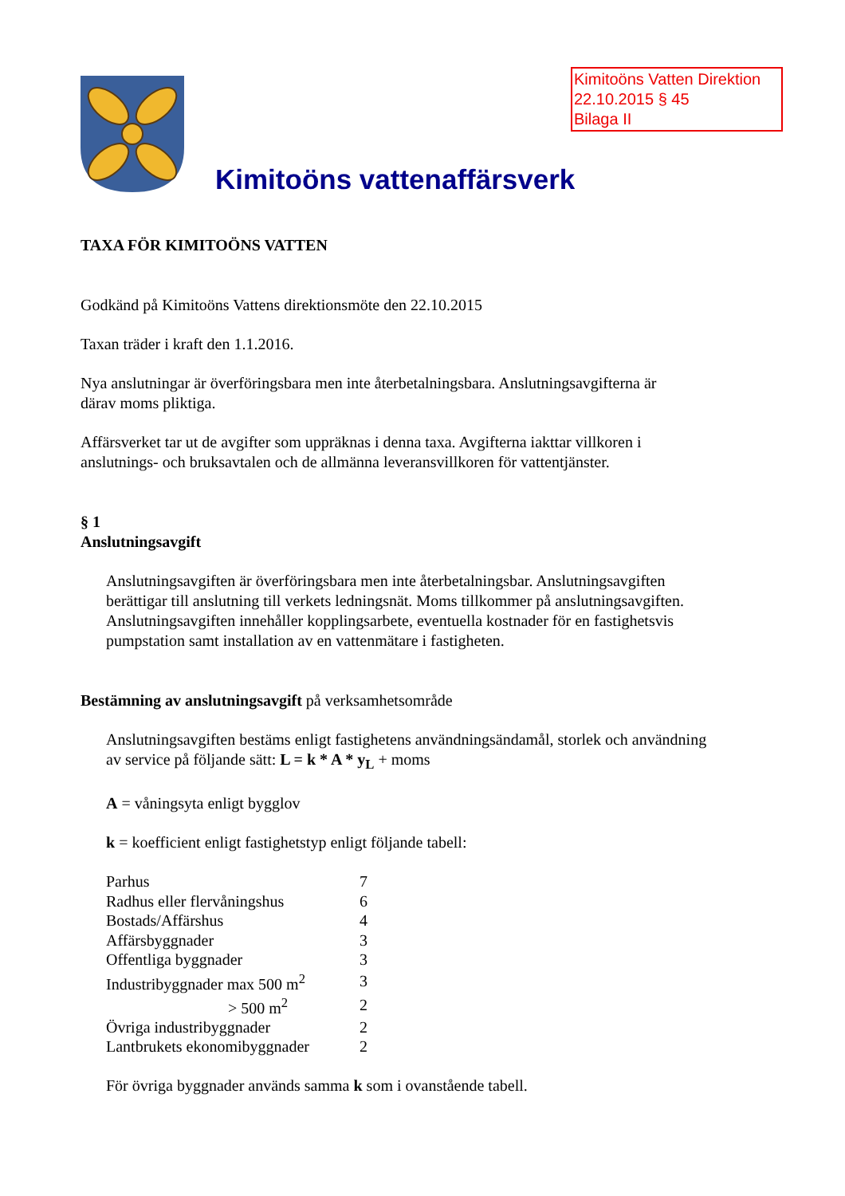Kimitoöns Vatten Direktion
22.10.2015 § 45
Bilaga II
Kimitoöns vattenaffärsverk
TAXA FÖR KIMITOÖNS VATTEN
Godkänd på Kimitoöns Vattens direktionsmöte den 22.10.2015
Taxan träder i kraft den 1.1.2016.
Nya anslutningar är överföringsbara men inte återbetalningsbara. Anslutningsavgifterna är
därav moms pliktiga.
Affärsverket tar ut de avgifter som uppräknas i denna taxa. Avgifterna iakttar villkoren i
anslutnings- och bruksavtalen och de allmänna leveransvillkoren för vattentjänster.
§ 1
Anslutningsavgift
Anslutningsavgiften är överföringsbara men inte återbetalningsbar. Anslutningsavgiften
berättigar till anslutning till verkets ledningsnät. Moms tillkommer på anslutningsavgiften.
Anslutningsavgiften innehåller kopplingsarbete, eventuella kostnader för en fastighetsvis
pumpstation samt installation av en vattenmätare i fastigheten.
Bestämning av anslutningsavgift på verksamhetsområde
Anslutningsavgiften bestäms enligt fastighetens användningsändamål, storlek och användning
av service på följande sätt: L = k * A * y<sub>L</sub> + moms
A = våningsyta enligt bygglov
k = koefficient enligt fastighetstyp enligt följande tabell:
| Parhus | 7 |
| Radhus eller flervåningshus | 6 |
| Bostads/Affärshus | 4 |
| Affärsbyggnader | 3 |
| Offentliga byggnader | 3 |
| Industribyggnader max 500 m<sup>2</sup> | 3 |
| > 500 m<sup>2</sup> | 2 |
| Övriga industribyggnader | 2 |
| Lantbrukets ekonomibyggnader | 2 |
För övriga byggnader används samma k som i ovanstående tabell.